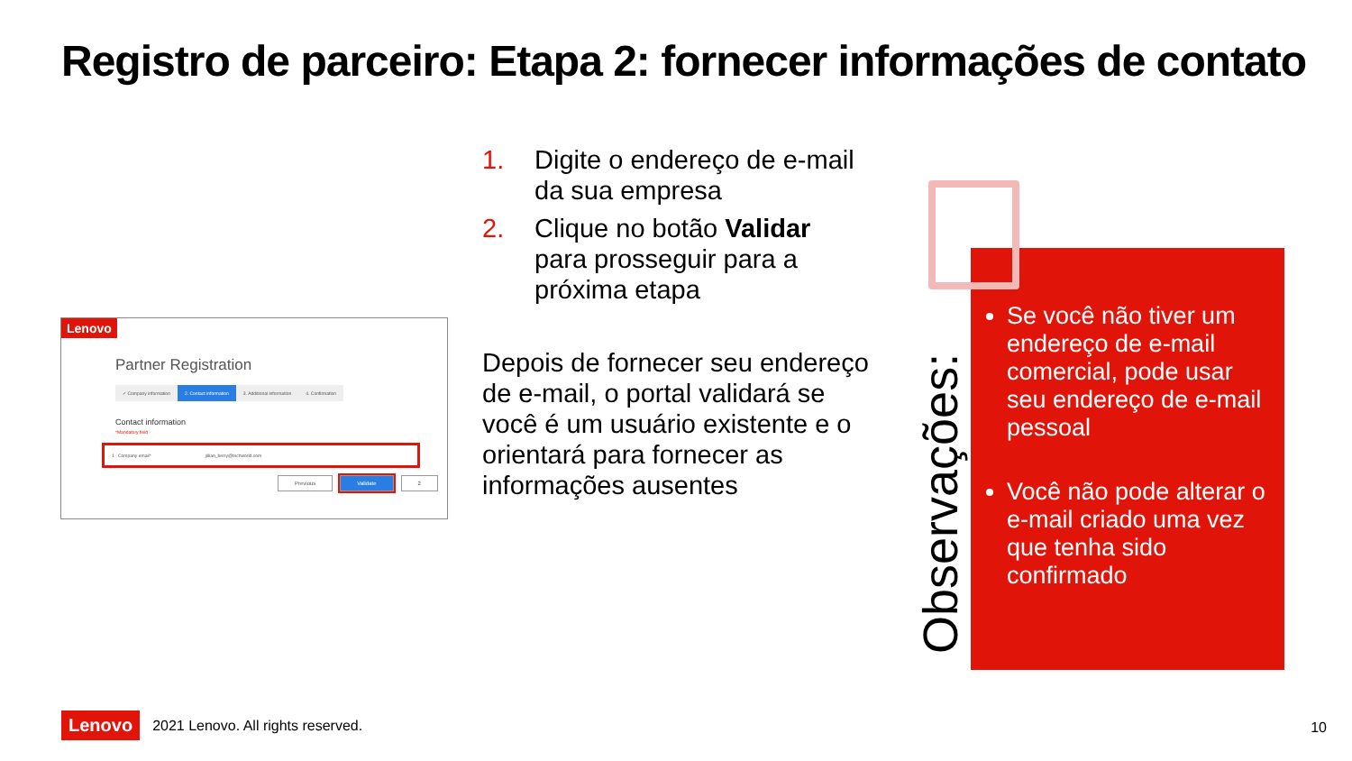Registro de parceiro: Etapa 2: fornecer informações de contato
Lenovo
Partner Registration
✓ Company information 2. Contact information 3. Additional information 4. Confirmation
Contact information
*Mandatory field
1 Company email* jillian_berry@techworld.com
Previous Validate 2
1. Digite o endereço de e-mail da sua empresa
2. Clique no botão Validar para prosseguir para a próxima etapa
Depois de fornecer seu endereço de e-mail, o portal validará se você é um usuário existente e o orientará para fornecer as informações ausentes
Se você não tiver um endereço de e-mail comercial, pode usar seu endereço de e-mail pessoal
Você não pode alterar o e-mail criado uma vez que tenha sido confirmado
Observações:
Lenovo 2021 Lenovo. All rights reserved.
10